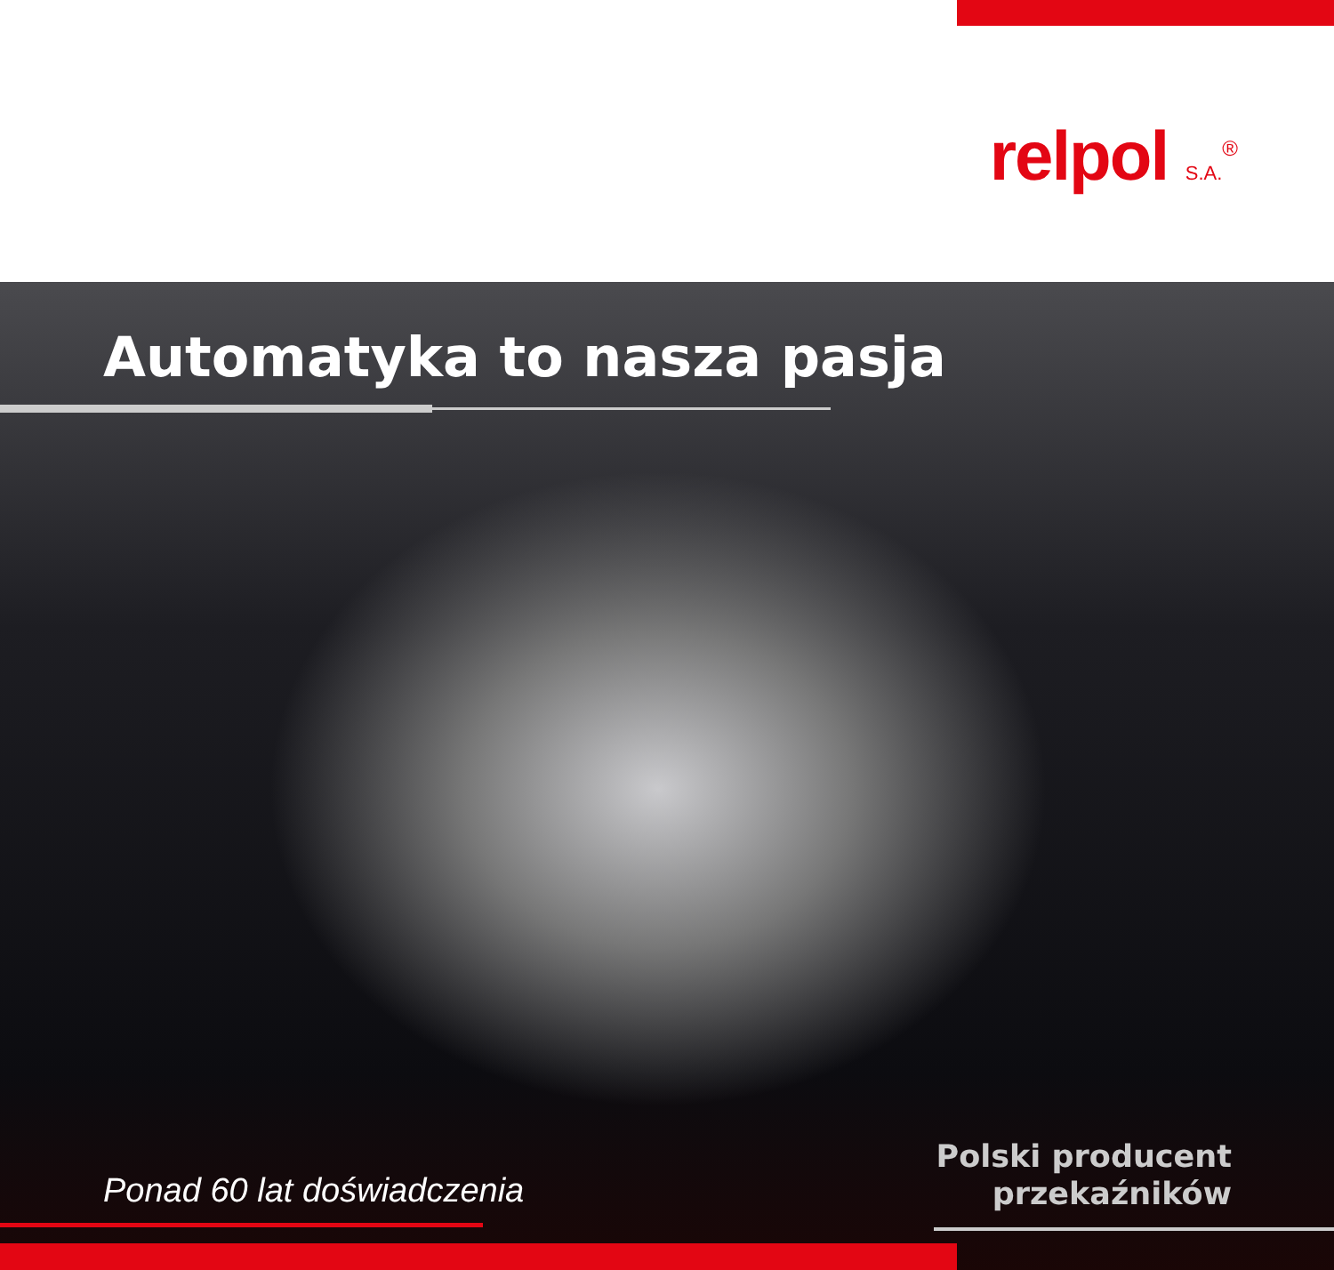relpol S.A.<sup>®</sup>
Automatyka to nasza pasja
Ponad 60 lat doświadczenia
Polski producent
przekaźników